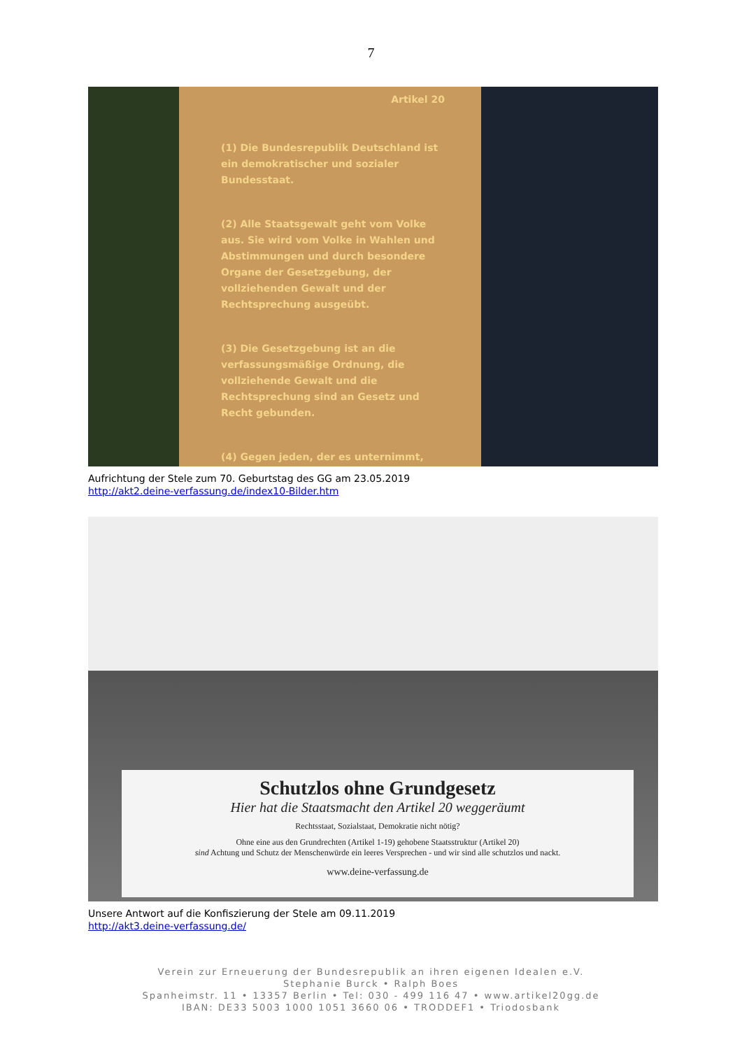7
Artikel 20
(1) Die Bundesrepublik Deutschland ist ein demokratischer und sozialer Bundesstaat.
(2) Alle Staatsgewalt geht vom Volke aus. Sie wird vom Volke in Wahlen und Abstimmungen und durch besondere Organe der Gesetzgebung, der vollziehenden Gewalt und der Rechtsprechung ausgeübt.
(3) Die Gesetzgebung ist an die verfassungsmäßige Ordnung, die vollziehende Gewalt und die Rechtsprechung sind an Gesetz und Recht gebunden.
(4) Gegen jeden, der es unternimmt,
Aufrichtung der Stele zum 70. Geburtstag des GG am 23.05.2019
http://akt2.deine-verfassung.de/index10-Bilder.htm
Schutzlos ohne Grundgesetz
Hier hat die Staatsmacht den Artikel 20 weggeräumt
Rechtsstaat, Sozialstaat, Demokratie nicht nötig?
Ohne eine aus den Grundrechten (Artikel 1-19) gehobene Staatsstruktur (Artikel 20)
sind Achtung und Schutz der Menschenwürde ein leeres Versprechen - und wir sind alle schutzlos und nackt.
www.deine-verfassung.de
Unsere Antwort auf die Konfiszierung der Stele am 09.11.2019
http://akt3.deine-verfassung.de/
Verein zur Erneuerung der Bundesrepublik an ihren eigenen Idealen e.V.
Stephanie Burck • Ralph Boes
Spanheimstr. 11 • 13357 Berlin • Tel: 030 - 499 116 47 • www.artikel20gg.de
IBAN: DE33 5003 1000 1051 3660 06 • TRODDEF1 • Triodosbank